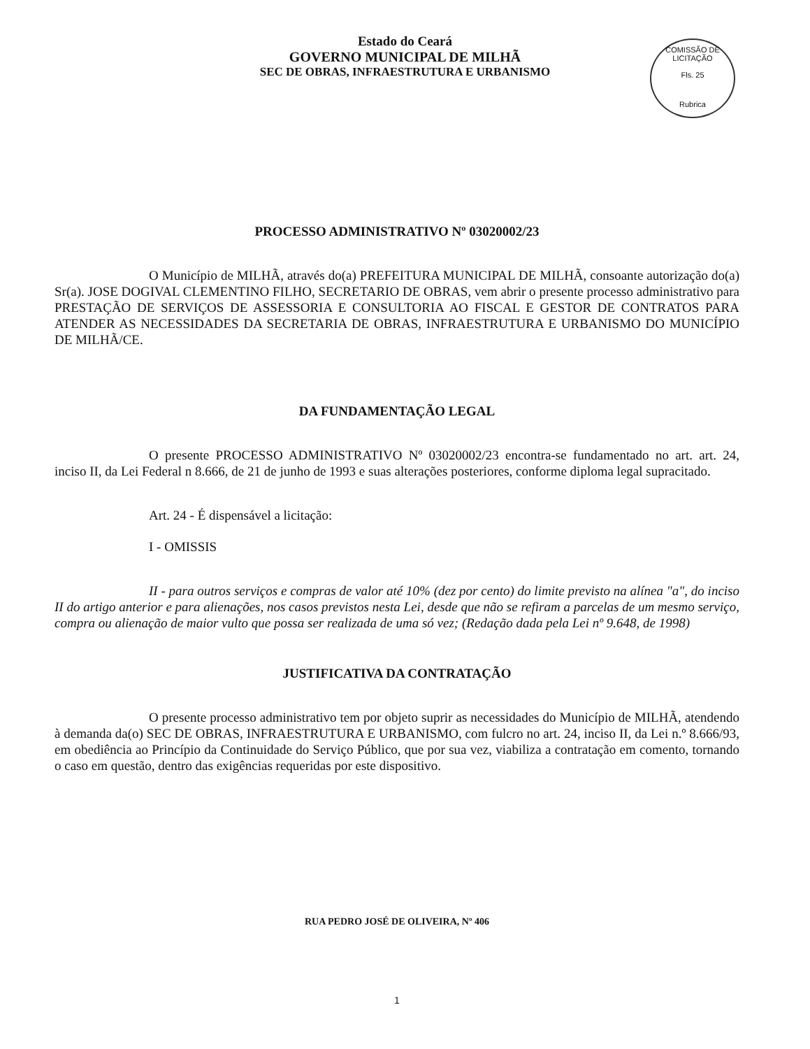Estado do Ceará
GOVERNO MUNICIPAL DE MILHÃ
SEC DE OBRAS, INFRAESTRUTURA E URBANISMO
COMISSÃO DE LICITAÇÃO
Fls. 25
Rubrica
PROCESSO ADMINISTRATIVO Nº 03020002/23
O Município de MILHÃ, através do(a) PREFEITURA MUNICIPAL DE MILHÃ, consoante autorização do(a) Sr(a). JOSE DOGIVAL CLEMENTINO FILHO, SECRETARIO DE OBRAS, vem abrir o presente processo administrativo para PRESTAÇÃO DE SERVIÇOS DE ASSESSORIA E CONSULTORIA AO FISCAL E GESTOR DE CONTRATOS PARA ATENDER AS NECESSIDADES DA SECRETARIA DE OBRAS, INFRAESTRUTURA E URBANISMO DO MUNICÍPIO DE MILHÃ/CE.
DA FUNDAMENTAÇÃO LEGAL
O presente PROCESSO ADMINISTRATIVO Nº 03020002/23 encontra-se fundamentado no art. art. 24, inciso II, da Lei Federal n 8.666, de 21 de junho de 1993 e suas alterações posteriores, conforme diploma legal supracitado.
Art. 24 - É dispensável a licitação:
I - OMISSIS
II - para outros serviços e compras de valor até 10% (dez por cento) do limite previsto na alínea "a", do inciso II do artigo anterior e para alienações, nos casos previstos nesta Lei, desde que não se refiram a parcelas de um mesmo serviço, compra ou alienação de maior vulto que possa ser realizada de uma só vez; (Redação dada pela Lei nº 9.648, de 1998)
JUSTIFICATIVA DA CONTRATAÇÃO
O presente processo administrativo tem por objeto suprir as necessidades do Município de MILHÃ, atendendo à demanda da(o) SEC DE OBRAS, INFRAESTRUTURA E URBANISMO, com fulcro no art. 24, inciso II, da Lei n.º 8.666/93, em obediência ao Princípio da Continuidade do Serviço Público, que por sua vez, viabiliza a contratação em comento, tornando o caso em questão, dentro das exigências requeridas por este dispositivo.
RUA PEDRO JOSÉ DE OLIVEIRA, Nº 406
1